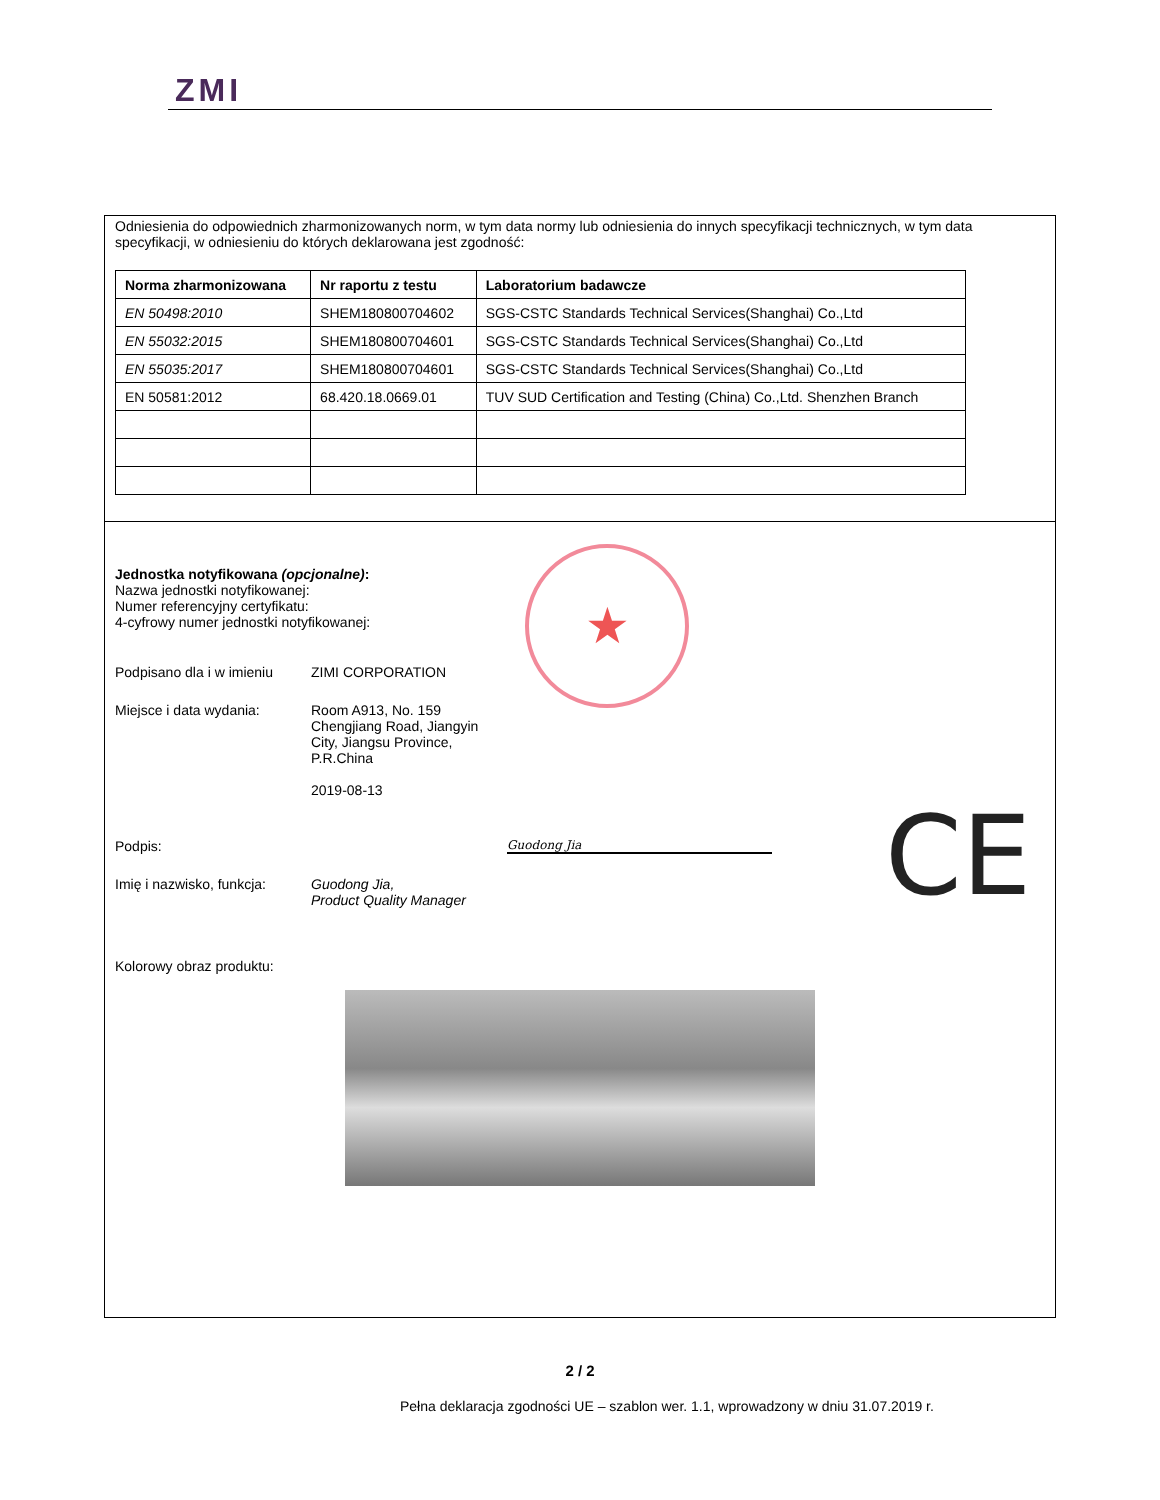ZMI
Odniesienia do odpowiednich zharmonizowanych norm, w tym data normy lub odniesienia do innych specyfikacji technicznych, w tym data specyfikacji, w odniesieniu do których deklarowana jest zgodność:
| Norma zharmonizowana | Nr raportu z testu | Laboratorium badawcze |
| --- | --- | --- |
| EN 50498:2010 | SHEM180800704602 | SGS-CSTC Standards Technical Services(Shanghai) Co.,Ltd |
| EN 55032:2015 | SHEM180800704601 | SGS-CSTC Standards Technical Services(Shanghai) Co.,Ltd |
| EN 55035:2017 | SHEM180800704601 | SGS-CSTC Standards Technical Services(Shanghai) Co.,Ltd |
| EN 50581:2012 | 68.420.18.0669.01 | TUV SUD Certification and Testing (China) Co.,Ltd. Shenzhen Branch |
★
CE
Jednostka notyfikowana (opcjonalne):
Nazwa jednostki notyfikowanej:
Numer referencyjny certyfikatu:
4-cyfrowy numer jednostki notyfikowanej:
Podpisano dla i w imieniu
ZIMI CORPORATION
Miejsce i data wydania: Room A913, No. 159
Chengjiang Road, Jiangyin
City, Jiangsu Province,
P.R.China
2019-08-13
Podpis:
Guodong Jia
Imię i nazwisko, funkcja:
Guodong Jia,
Product Quality Manager
Kolorowy obraz produktu:
2 / 2
Pełna deklaracja zgodności UE – szablon wer. 1.1, wprowadzony w dniu 31.07.2019 r.